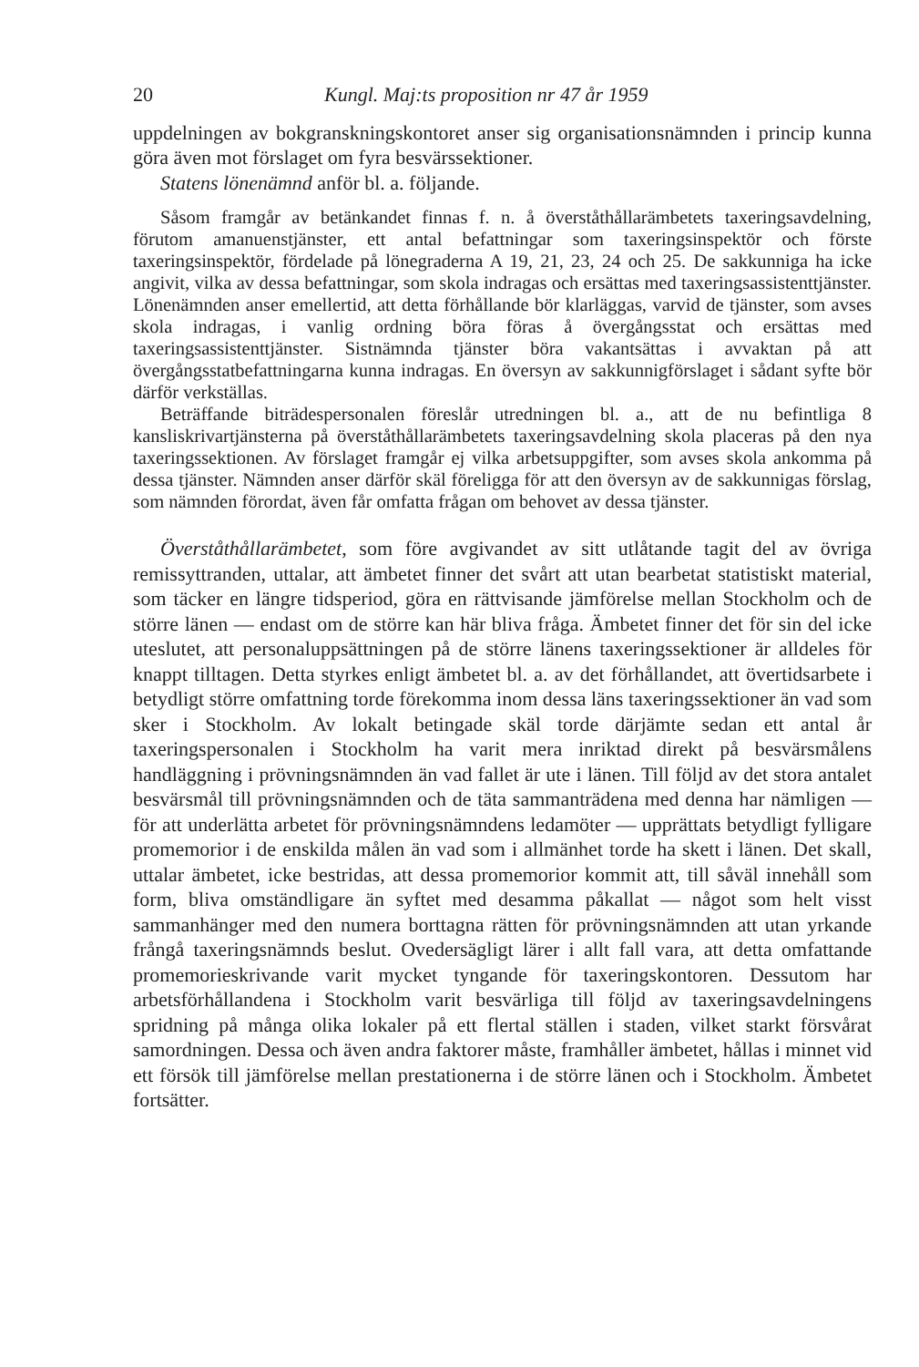20 Kungl. Maj:ts proposition nr 47 år 1959
uppdelningen av bokgranskningskontoret anser sig organisationsnämnden i princip kunna göra även mot förslaget om fyra besvärssektioner.
Statens lönenämnd anför bl. a. följande.
Såsom framgår av betänkandet finnas f. n. å överståthållarämbetets taxeringsavdelning, förutom amanuenstjänster, ett antal befattningar som taxeringsinspektör och förste taxeringsinspektör, fördelade på lönegraderna A 19, 21, 23, 24 och 25. De sakkunniga ha icke angivit, vilka av dessa befattningar, som skola indragas och ersättas med taxeringsassistenttjänster. Lönenämnden anser emellertid, att detta förhållande bör klarläggas, varvid de tjänster, som avses skola indragas, i vanlig ordning böra föras å övergångsstat och ersättas med taxeringsassistenttjänster. Sistnämnda tjänster böra vakantsättas i avvaktan på att övergångsstatbefattningarna kunna indragas. En översyn av sakkunnigförslaget i sådant syfte bör därför verkställas.
Beträffande biträdespersonalen föreslår utredningen bl. a., att de nu befintliga 8 kansliskrivartjänsterna på överståthållarämbetets taxeringsavdelning skola placeras på den nya taxeringssektionen. Av förslaget framgår ej vilka arbetsuppgifter, som avses skola ankomma på dessa tjänster. Nämnden anser därför skäl föreligga för att den översyn av de sakkunnigas förslag, som nämnden förordat, även får omfatta frågan om behovet av dessa tjänster.
Överståthållarämbetet, som före avgivandet av sitt utlåtande tagit del av övriga remissyttranden, uttalar, att ämbetet finner det svårt att utan bearbetat statistiskt material, som täcker en längre tidsperiod, göra en rättvisande jämförelse mellan Stockholm och de större länen — endast om de större kan här bliva fråga. Ämbetet finner det för sin del icke uteslutet, att personaluppsättningen på de större länens taxeringssektioner är alldeles för knappt tilltagen. Detta styrkes enligt ämbetet bl. a. av det förhållandet, att övertidsarbete i betydligt större omfattning torde förekomma inom dessa läns taxeringssektioner än vad som sker i Stockholm. Av lokalt betingade skäl torde därjämte sedan ett antal år taxeringspersonalen i Stockholm ha varit mera inriktad direkt på besvärsmålens handläggning i prövningsnämnden än vad fallet är ute i länen. Till följd av det stora antalet besvärsmål till prövningsnämnden och de täta sammanträdena med denna har nämligen — för att underlätta arbetet för prövningsnämndens ledamöter — upprättats betydligt fylligare promemorior i de enskilda målen än vad som i allmänhet torde ha skett i länen. Det skall, uttalar ämbetet, icke bestridas, att dessa promemorior kommit att, till såväl innehåll som form, bliva omständligare än syftet med desamma påkallat — något som helt visst sammanhänger med den numera borttagna rätten för prövningsnämnden att utan yrkande frångå taxeringsnämnds beslut. Ovedersägligt lärer i allt fall vara, att detta omfattande promemorieskrivande varit mycket tyngande för taxeringskontoren. Dessutom har arbetsförhållandena i Stockholm varit besvärliga till följd av taxeringsavdelningens spridning på många olika lokaler på ett flertal ställen i staden, vilket starkt försvårat samordningen. Dessa och även andra faktorer måste, framhåller ämbetet, hållas i minnet vid ett försök till jämförelse mellan prestationerna i de större länen och i Stockholm. Ämbetet fortsätter.